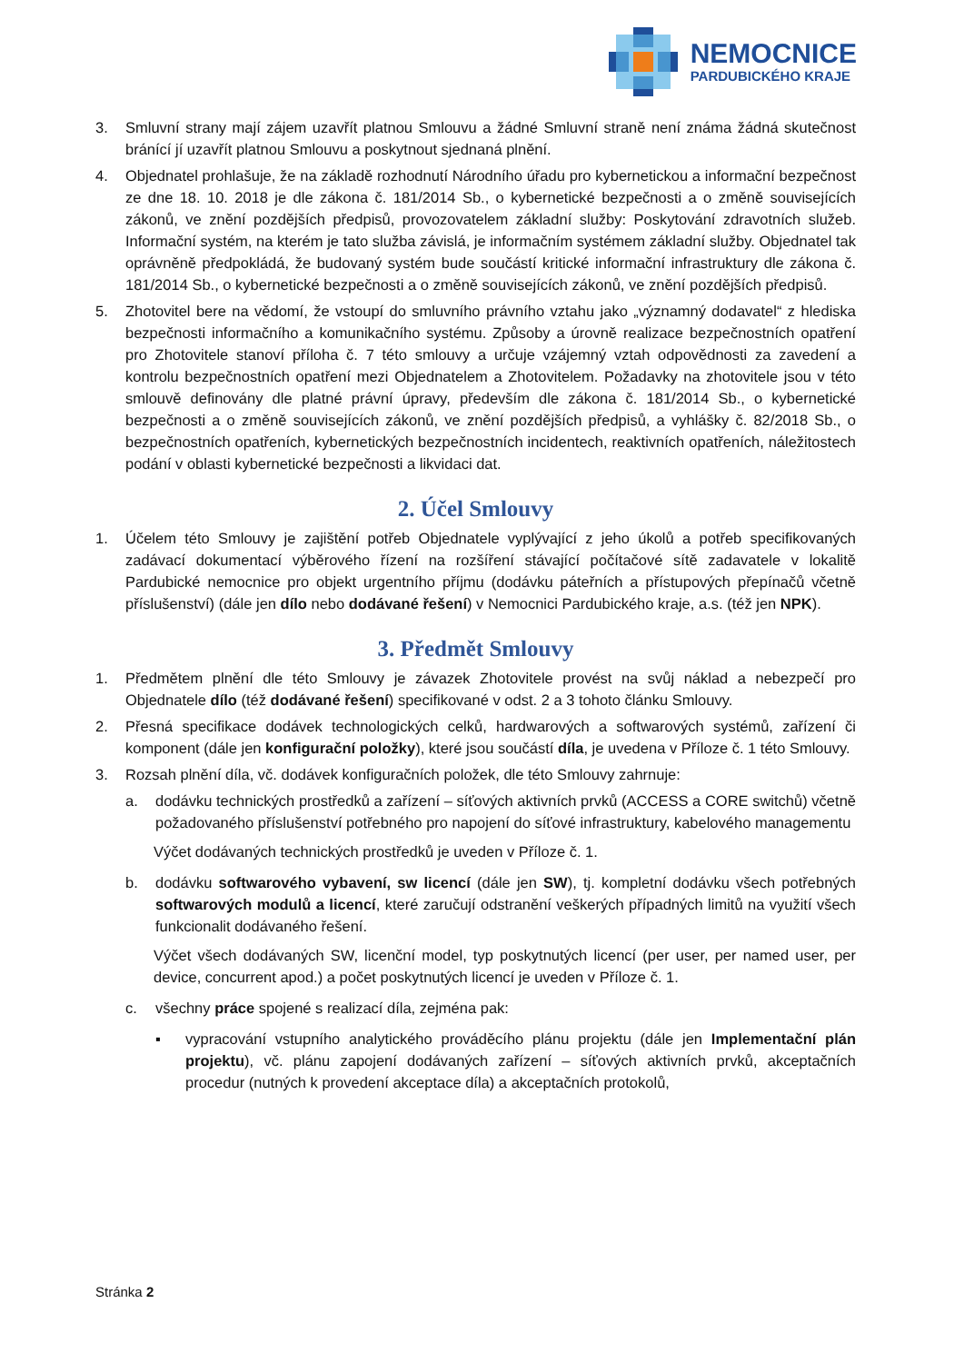NEMOCNICE
PARDUBICKÉHO KRAJE
3. Smluvní strany mají zájem uzavřít platnou Smlouvu a žádné Smluvní straně není známa žádná skutečnost bránící jí uzavřít platnou Smlouvu a poskytnout sjednaná plnění.
4. Objednatel prohlašuje, že na základě rozhodnutí Národního úřadu pro kybernetickou a informační bezpečnost ze dne 18. 10. 2018 je dle zákona č. 181/2014 Sb., o kybernetické bezpečnosti a o změně souvisejících zákonů, ve znění pozdějších předpisů, provozovatelem základní služby: Poskytování zdravotních služeb. Informační systém, na kterém je tato služba závislá, je informačním systémem základní služby. Objednatel tak oprávněně předpokládá, že budovaný systém bude součástí kritické informační infrastruktury dle zákona č. 181/2014 Sb., o kybernetické bezpečnosti a o změně souvisejících zákonů, ve znění pozdějších předpisů.
5. Zhotovitel bere na vědomí, že vstoupí do smluvního právního vztahu jako „významný dodavatel“ z hlediska bezpečnosti informačního a komunikačního systému. Způsoby a úrovně realizace bezpečnostních opatření pro Zhotovitele stanoví příloha č. 7 této smlouvy a určuje vzájemný vztah odpovědnosti za zavedení a kontrolu bezpečnostních opatření mezi Objednatelem a Zhotovitelem. Požadavky na zhotovitele jsou v této smlouvě definovány dle platné právní úpravy, především dle zákona č. 181/2014 Sb., o kybernetické bezpečnosti a o změně souvisejících zákonů, ve znění pozdějších předpisů, a vyhlášky č. 82/2018 Sb., o bezpečnostních opatřeních, kybernetických bezpečnostních incidentech, reaktivních opatřeních, náležitostech podání v oblasti kybernetické bezpečnosti a likvidaci dat.
2. Účel Smlouvy
1. Účelem této Smlouvy je zajištění potřeb Objednatele vyplývající z jeho úkolů a potřeb specifikovaných zadávací dokumentací výběrového řízení na rozšíření stávající počítačové sítě zadavatele v lokalitě Pardubické nemocnice pro objekt urgentního příjmu (dodávku páteřních a přístupových přepínačů včetně příslušenství) (dále jen dílo nebo dodávané řešení) v Nemocnici Pardubického kraje, a.s. (též jen NPK).
3. Předmět Smlouvy
1. Předmětem plnění dle této Smlouvy je závazek Zhotovitele provést na svůj náklad a nebezpečí pro Objednatele dílo (též dodávané řešení) specifikované v odst. 2 a 3 tohoto článku Smlouvy.
2. Přesná specifikace dodávek technologických celků, hardwarových a softwarových systémů, zařízení či komponent (dále jen konfigurační položky), které jsou součástí díla, je uvedena v Příloze č. 1 této Smlouvy.
3. Rozsah plnění díla, vč. dodávek konfiguračních položek, dle této Smlouvy zahrnuje:
a. dodávku technických prostředků a zařízení – síťových aktivních prvků (ACCESS a CORE switchů) včetně požadovaného příslušenství potřebného pro napojení do síťové infrastruktury, kabelového managementu
Výčet dodávaných technických prostředků je uveden v Příloze č. 1.
b. dodávku softwarového vybavení, sw licencí (dále jen SW), tj. kompletní dodávku všech potřebných softwarových modulů a licencí, které zaručují odstranění veškerých případných limitů na využití všech funkcionalit dodávaného řešení.
Výčet všech dodávaných SW, licenční model, typ poskytnutých licencí (per user, per named user, per device, concurrent apod.) a počet poskytnutých licencí je uveden v Příloze č. 1.
c. všechny práce spojené s realizací díla, zejména pak:
▪ vypracování vstupního analytického prováděcího plánu projektu (dále jen Implementační plán projektu), vč. plánu zapojení dodávaných zařízení – síťových aktivních prvků, akceptačních procedur (nutných k provedení akceptace díla) a akceptačních protokolů,
Stránka 2